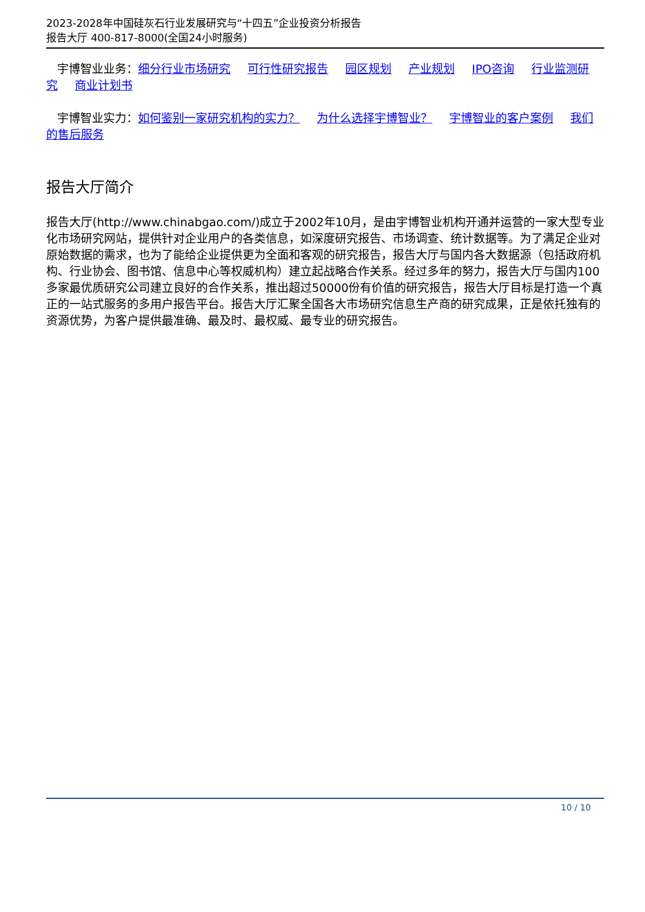2023-2028年中国硅灰石行业发展研究与“十四五”企业投资分析报告
报告大厅 400-817-8000(全国24小时服务)
宇博智业业务：细分行业市场研究 可行性研究报告 园区规划 产业规划 IPO咨询 行业监测研究 商业计划书
宇博智业实力：如何鉴别一家研究机构的实力？ 为什么选择宇博智业？ 宇博智业的客户案例 我们的售后服务
报告大厅简介
报告大厅(http://www.chinabgao.com/)成立于2002年10月，是由宇博智业机构开通并运营的一家大型专业化市场研究网站，提供针对企业用户的各类信息，如深度研究报告、市场调查、统计数据等。为了满足企业对原始数据的需求，也为了能给企业提供更为全面和客观的研究报告，报告大厅与国内各大数据源（包括政府机构、行业协会、图书馆、信息中心等权威机构）建立起战略合作关系。经过多年的努力，报告大厅与国内100多家最优质研究公司建立良好的合作关系，推出超过50000份有价值的研究报告，报告大厅目标是打造一个真正的一站式服务的多用户报告平台。报告大厅汇聚全国各大市场研究信息生产商的研究成果，正是依托独有的资源优势，为客户提供最准确、最及时、最权威、最专业的研究报告。
10 / 10